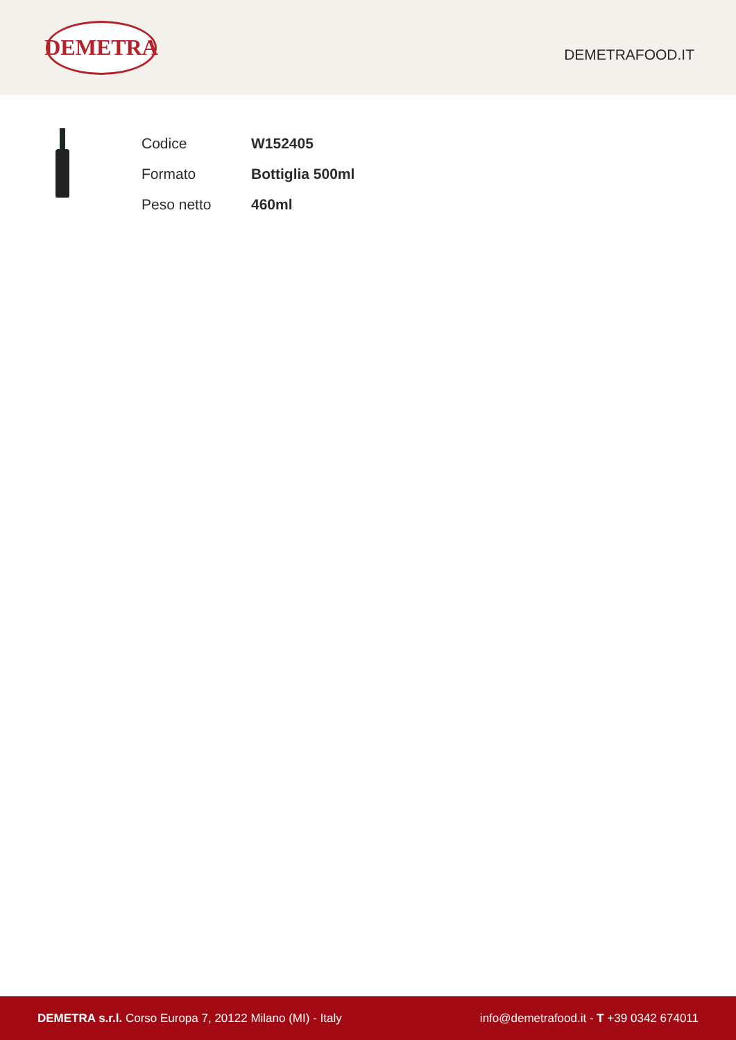DEMETRA
DEMETRAFOOD.IT
| Codice | W152405 |
| Formato | Bottiglia 500ml |
| Peso netto | 460ml |
DEMETRA s.r.l. Corso Europa 7, 20122 Milano (MI) - Italy
info@demetrafood.it - T +39 0342 674011